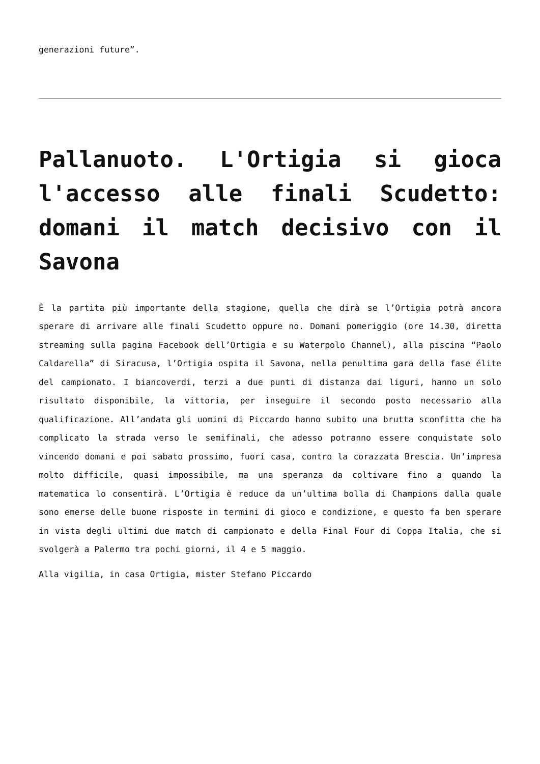generazioni future”.
Pallanuoto. L'Ortigia si gioca l'accesso alle finali Scudetto: domani il match decisivo con il Savona
È la partita più importante della stagione, quella che dirà se l’Ortigia potrà ancora sperare di arrivare alle finali Scudetto oppure no. Domani pomeriggio (ore 14.30, diretta streaming sulla pagina Facebook dell’Ortigia e su Waterpolo Channel), alla piscina “Paolo Caldarella” di Siracusa, l’Ortigia ospita il Savona, nella penultima gara della fase élite del campionato. I biancoverdi, terzi a due punti di distanza dai liguri, hanno un solo risultato disponibile, la vittoria, per inseguire il secondo posto necessario alla qualificazione. All’andata gli uomini di Piccardo hanno subito una brutta sconfitta che ha complicato la strada verso le semifinali, che adesso potranno essere conquistate solo vincendo domani e poi sabato prossimo, fuori casa, contro la corazzata Brescia. Un’impresa molto difficile, quasi impossibile, ma una speranza da coltivare fino a quando la matematica lo consentirà. L’Ortigia è reduce da un’ultima bolla di Champions dalla quale sono emerse delle buone risposte in termini di gioco e condizione, e questo fa ben sperare in vista degli ultimi due match di campionato e della Final Four di Coppa Italia, che si svolgerà a Palermo tra pochi giorni, il 4 e 5 maggio.
Alla vigilia, in casa Ortigia, mister Stefano Piccardo